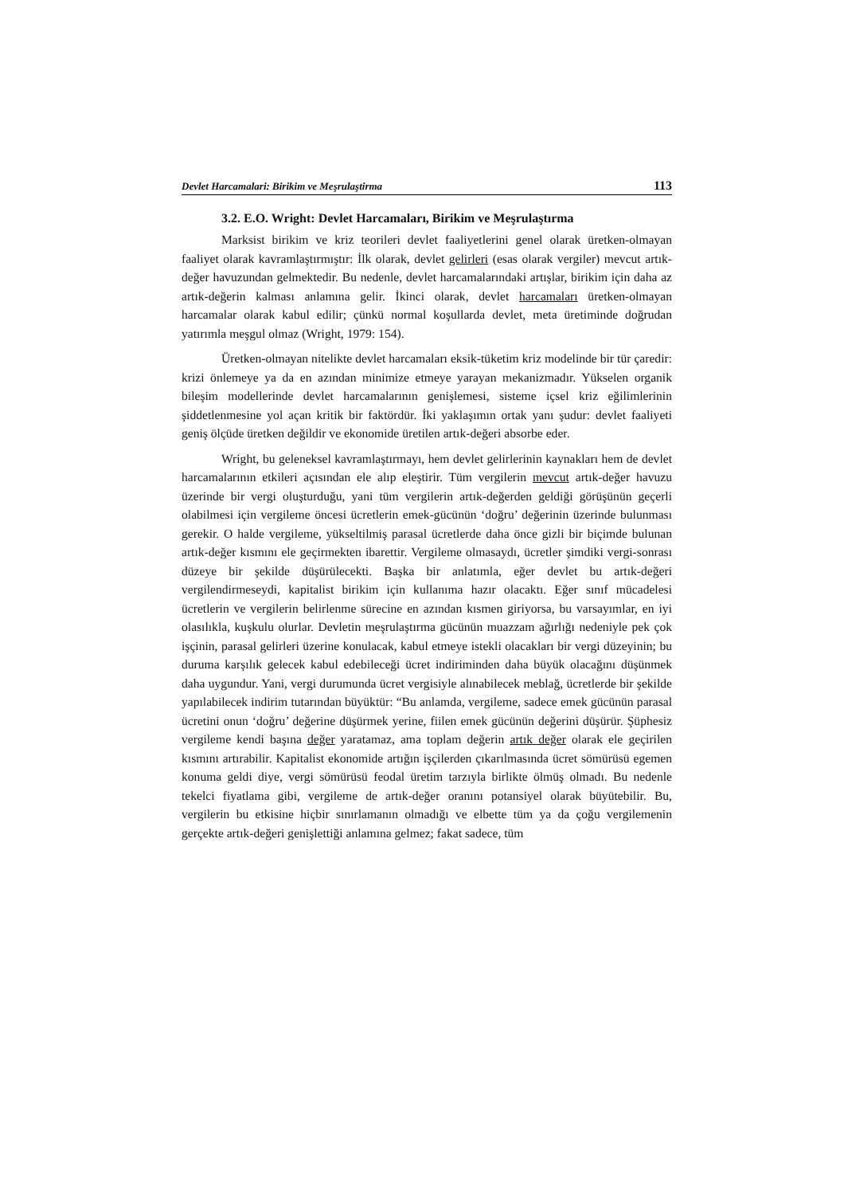Devlet Harcamalari: Birikim ve Meşrulaştirma 113
3.2. E.O. Wright: Devlet Harcamaları, Birikim ve Meşrulaştırma
Marksist birikim ve kriz teorileri devlet faaliyetlerini genel olarak üretken-olmayan faaliyet olarak kavramlaştırmıştır: İlk olarak, devlet gelirleri (esas olarak vergiler) mevcut artık-değer havuzundan gelmektedir. Bu nedenle, devlet harcamalarındaki artışlar, birikim için daha az artık-değerin kalması anlamına gelir. İkinci olarak, devlet harcamaları üretken-olmayan harcamalar olarak kabul edilir; çünkü normal koşullarda devlet, meta üretiminde doğrudan yatırımla meşgul olmaz (Wright, 1979: 154).
Üretken-olmayan nitelikte devlet harcamaları eksik-tüketim kriz modelinde bir tür çaredir: krizi önlemeye ya da en azından minimize etmeye yarayan mekanizmadır. Yükselen organik bileşim modellerinde devlet harcamalarının genişlemesi, sisteme içsel kriz eğilimlerinin şiddetlenmesine yol açan kritik bir faktördür. İki yaklaşımın ortak yanı şudur: devlet faaliyeti geniş ölçüde üretken değildir ve ekonomide üretilen artık-değeri absorbe eder.
Wright, bu geleneksel kavramlaştırmayı, hem devlet gelirlerinin kaynakları hem de devlet harcamalarının etkileri açısından ele alıp eleştirir. Tüm vergilerin mevcut artık-değer havuzu üzerinde bir vergi oluşturduğu, yani tüm vergilerin artık-değerden geldiği görüşünün geçerli olabilmesi için vergileme öncesi ücretlerin emek-gücünün ‘doğru’ değerinin üzerinde bulunması gerekir. O halde vergileme, yükseltilmiş parasal ücretlerde daha önce gizli bir biçimde bulunan artık-değer kısmını ele geçirmekten ibarettir. Vergileme olmasaydı, ücretler şimdiki vergi-sonrası düzeye bir şekilde düşürülecekti. Başka bir anlatımla, eğer devlet bu artık-değeri vergilendirmeseydi, kapitalist birikim için kullanıma hazır olacaktı. Eğer sınıf mücadelesi ücretlerin ve vergilerin belirlenme sürecine en azından kısmen giriyorsa, bu varsayımlar, en iyi olasılıkla, kuşkulu olurlar. Devletin meşrulaştırma gücünün muazzam ağırlığı nedeniyle pek çok işçinin, parasal gelirleri üzerine konulacak, kabul etmeye istekli olacakları bir vergi düzeyinin; bu duruma karşılık gelecek kabul edebileceği ücret indiriminden daha büyük olacağını düşünmek daha uygundur. Yani, vergi durumunda ücret vergisiyle alınabilecek meblağ, ücretlerde bir şekilde yapılabilecek indirim tutarından büyüktür: “Bu anlamda, vergileme, sadece emek gücünün parasal ücretini onun ‘doğru’ değerine düşürmek yerine, fiilen emek gücünün değerini düşürür. Şüphesiz vergileme kendi başına değer yaratamaz, ama toplam değerin artık değer olarak ele geçirilen kısmını artırabilir. Kapitalist ekonomide artığın işçilerden çıkarılmasında ücret sömürüsü egemen konuma geldi diye, vergi sömürüsü feodal üretim tarzıyla birlikte ölmüş olmadı. Bu nedenle tekelci fiyatlama gibi, vergileme de artık-değer oranını potansiyel olarak büyütebilir. Bu, vergilerin bu etkisine hiçbir sınırlamanın olmadığı ve elbette tüm ya da çoğu vergilemenin gerçekte artık-değeri genişlettiği anlamına gelmez; fakat sadece, tüm